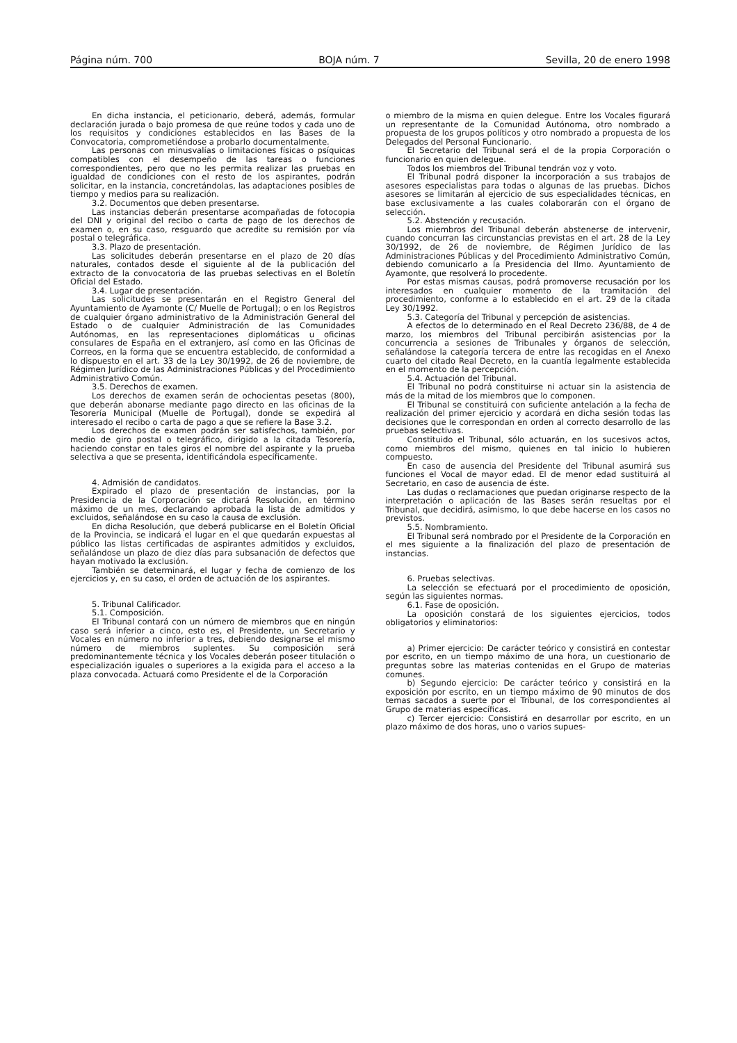Página núm. 700 BOJA núm. 7 Sevilla, 20 de enero 1998
En dicha instancia, el peticionario, deberá, además, formular declaración jurada o bajo promesa de que reúne todos y cada uno de los requisitos y condiciones establecidos en las Bases de la Convocatoria, comprometiéndose a probarlo documentalmente.
Las personas con minusvalías o limitaciones físicas o psíquicas compatibles con el desempeño de las tareas o funciones correspondientes, pero que no les permita realizar las pruebas en igualdad de condiciones con el resto de los aspirantes, podrán solicitar, en la instancia, concretándolas, las adaptaciones posibles de tiempo y medios para su realización.
3.2. Documentos que deben presentarse.
Las instancias deberán presentarse acompañadas de fotocopia del DNI y original del recibo o carta de pago de los derechos de examen o, en su caso, resguardo que acredite su remisión por vía postal o telegráfica.
3.3. Plazo de presentación.
Las solicitudes deberán presentarse en el plazo de 20 días naturales, contados desde el siguiente al de la publicación del extracto de la convocatoria de las pruebas selectivas en el Boletín Oficial del Estado.
3.4. Lugar de presentación.
Las solicitudes se presentarán en el Registro General del Ayuntamiento de Ayamonte (C/ Muelle de Portugal); o en los Registros de cualquier órgano administrativo de la Administración General del Estado o de cualquier Administración de las Comunidades Autónomas, en las representaciones diplomáticas u oficinas consulares de España en el extranjero, así como en las Oficinas de Correos, en la forma que se encuentra establecido, de conformidad a lo dispuesto en el art. 33 de la Ley 30/1992, de 26 de noviembre, de Régimen Jurídico de las Administraciones Públicas y del Procedimiento Administrativo Común.
3.5. Derechos de examen.
Los derechos de examen serán de ochocientas pesetas (800), que deberán abonarse mediante pago directo en las oficinas de la Tesorería Municipal (Muelle de Portugal), donde se expedirá al interesado el recibo o carta de pago a que se refiere la Base 3.2.
Los derechos de examen podrán ser satisfechos, también, por medio de giro postal o telegráfico, dirigido a la citada Tesorería, haciendo constar en tales giros el nombre del aspirante y la prueba selectiva a que se presenta, identificándola específicamente.
4. Admisión de candidatos.
Expirado el plazo de presentación de instancias, por la Presidencia de la Corporación se dictará Resolución, en término máximo de un mes, declarando aprobada la lista de admitidos y excluidos, señalándose en su caso la causa de exclusión.
En dicha Resolución, que deberá publicarse en el Boletín Oficial de la Provincia, se indicará el lugar en el que quedarán expuestas al público las listas certificadas de aspirantes admitidos y excluidos, señalándose un plazo de diez días para subsanación de defectos que hayan motivado la exclusión.
También se determinará, el lugar y fecha de comienzo de los ejercicios y, en su caso, el orden de actuación de los aspirantes.
5. Tribunal Calificador.
5.1. Composición.
El Tribunal contará con un número de miembros que en ningún caso será inferior a cinco, esto es, el Presidente, un Secretario y Vocales en número no inferior a tres, debiendo designarse el mismo número de miembros suplentes. Su composición será predominantemente técnica y los Vocales deberán poseer titulación o especialización iguales o superiores a la exigida para el acceso a la plaza convocada. Actuará como Presidente el de la Corporación
o miembro de la misma en quien delegue. Entre los Vocales figurará un representante de la Comunidad Autónoma, otro nombrado a propuesta de los grupos políticos y otro nombrado a propuesta de los Delegados del Personal Funcionario.
El Secretario del Tribunal será el de la propia Corporación o funcionario en quien delegue.
Todos los miembros del Tribunal tendrán voz y voto.
El Tribunal podrá disponer la incorporación a sus trabajos de asesores especialistas para todas o algunas de las pruebas. Dichos asesores se limitarán al ejercicio de sus especialidades técnicas, en base exclusivamente a las cuales colaborarán con el órgano de selección.
5.2. Abstención y recusación.
Los miembros del Tribunal deberán abstenerse de intervenir, cuando concurran las circunstancias previstas en el art. 28 de la Ley 30/1992, de 26 de noviembre, de Régimen Jurídico de las Administraciones Públicas y del Procedimiento Administrativo Común, debiendo comunicarlo a la Presidencia del Ilmo. Ayuntamiento de Ayamonte, que resolverá lo procedente.
Por estas mismas causas, podrá promoverse recusación por los interesados en cualquier momento de la tramitación del procedimiento, conforme a lo establecido en el art. 29 de la citada Ley 30/1992.
5.3. Categoría del Tribunal y percepción de asistencias.
A efectos de lo determinado en el Real Decreto 236/88, de 4 de marzo, los miembros del Tribunal percibirán asistencias por la concurrencia a sesiones de Tribunales y órganos de selección, señalándose la categoría tercera de entre las recogidas en el Anexo cuarto del citado Real Decreto, en la cuantía legalmente establecida en el momento de la percepción.
5.4. Actuación del Tribunal.
El Tribunal no podrá constituirse ni actuar sin la asistencia de más de la mitad de los miembros que lo componen.
El Tribunal se constituirá con suficiente antelación a la fecha de realización del primer ejercicio y acordará en dicha sesión todas las decisiones que le correspondan en orden al correcto desarrollo de las pruebas selectivas.
Constituido el Tribunal, sólo actuarán, en los sucesivos actos, como miembros del mismo, quienes en tal inicio lo hubieren compuesto.
En caso de ausencia del Presidente del Tribunal asumirá sus funciones el Vocal de mayor edad. El de menor edad sustituirá al Secretario, en caso de ausencia de éste.
Las dudas o reclamaciones que puedan originarse respecto de la interpretación o aplicación de las Bases serán resueltas por el Tribunal, que decidirá, asimismo, lo que debe hacerse en los casos no previstos.
5.5. Nombramiento.
El Tribunal será nombrado por el Presidente de la Corporación en el mes siguiente a la finalización del plazo de presentación de instancias.
6. Pruebas selectivas.
La selección se efectuará por el procedimiento de oposición, según las siguientes normas.
6.1. Fase de oposición.
La oposición constará de los siguientes ejercicios, todos obligatorios y eliminatorios:
a) Primer ejercicio: De carácter teórico y consistirá en contestar por escrito, en un tiempo máximo de una hora, un cuestionario de preguntas sobre las materias contenidas en el Grupo de materias comunes.
b) Segundo ejercicio: De carácter teórico y consistirá en la exposición por escrito, en un tiempo máximo de 90 minutos de dos temas sacados a suerte por el Tribunal, de los correspondientes al Grupo de materias específicas.
c) Tercer ejercicio: Consistirá en desarrollar por escrito, en un plazo máximo de dos horas, uno o varios supues-